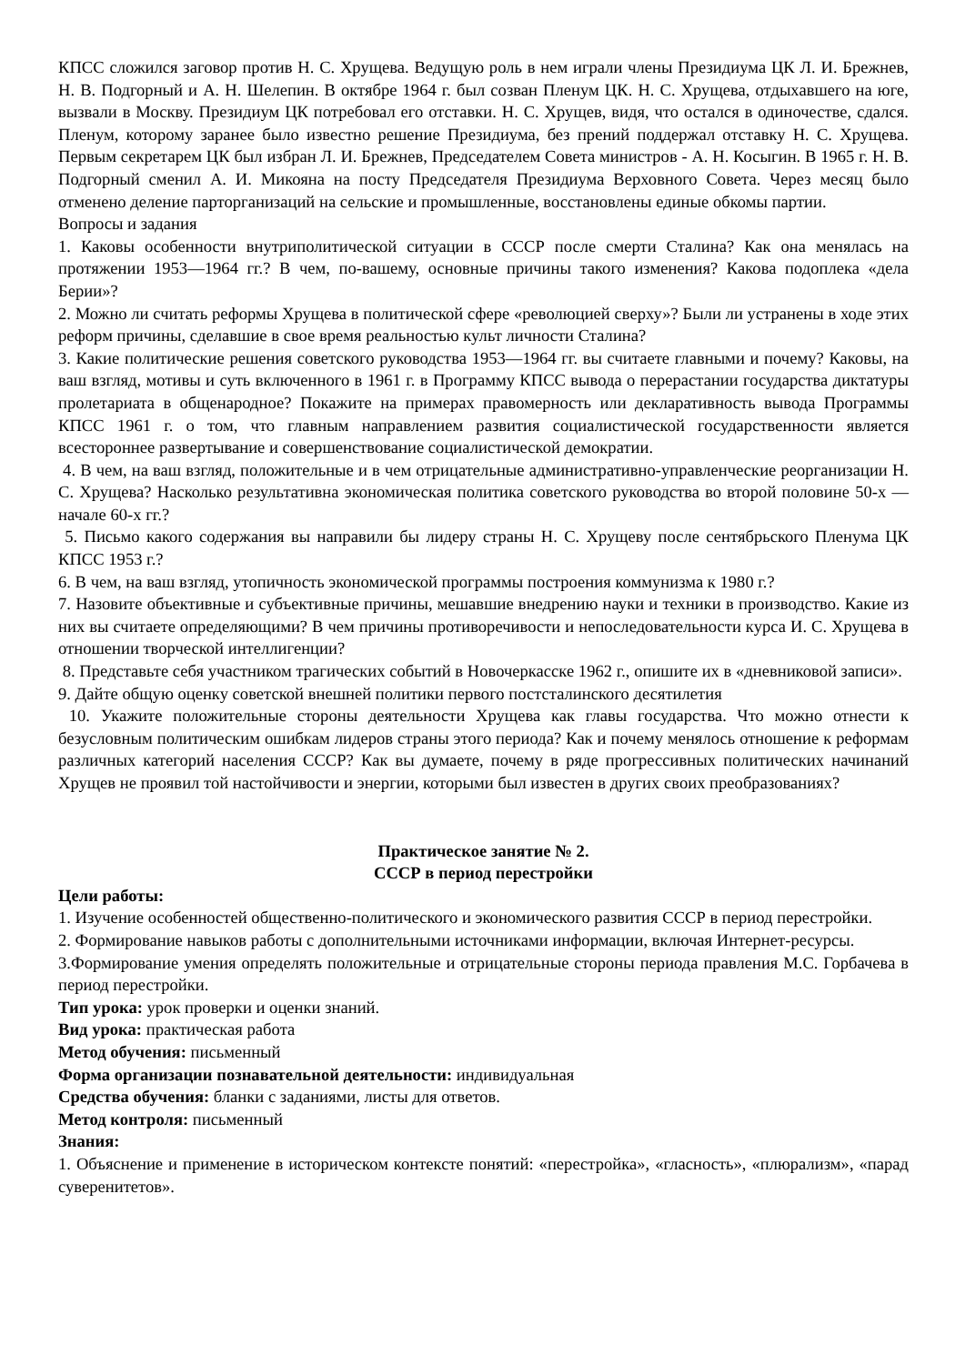КПСС сложился заговор против Н. С. Хрущева. Ведущую роль в нем играли члены Президиума ЦК Л. И. Брежнев, Н. В. Подгорный и А. Н. Шелепин. В октябре 1964 г. был созван Пленум ЦК. Н. С. Хрущева, отдыхавшего на юге, вызвали в Москву. Президиум ЦК потребовал его отставки. Н. С. Хрущев, видя, что остался в одиночестве, сдался. Пленум, которому заранее было известно решение Президиума, без прений поддержал отставку Н. С. Хрущева. Первым секретарем ЦК был избран Л. И. Брежнев, Председателем Совета министров - А. Н. Косыгин. В 1965 г. Н. В. Подгорный сменил А. И. Микояна на посту Председателя Президиума Верховного Совета. Через месяц было отменено деление парторганизаций на сельские и промышленные, восстановлены единые обкомы партии.
Вопросы и задания
1. Каковы особенности внутриполитической ситуации в СССР после смерти Сталина? Как она менялась на протяжении 1953—1964 гг.? В чем, по-вашему, основные причины такого изменения? Какова подоплека «дела Берии»?
2. Можно ли считать реформы Хрущева в политической сфере «революцией сверху»? Были ли устранены в ходе этих реформ причины, сделавшие в свое время реальностью культ личности Сталина?
3. Какие политические решения советского руководства 1953—1964 гг. вы считаете главными и почему? Каковы, на ваш взгляд, мотивы и суть включенного в 1961 г. в Программу КПСС вывода о перерастании государства диктатуры пролетариата в общенародное? Покажите на примерах правомерность или декларативность вывода Программы КПСС 1961 г. о том, что главным направлением развития социалистической государственности является всестороннее развертывание и совершенствование социалистической демократии.
4. В чем, на ваш взгляд, положительные и в чем отрицательные административно-управленческие реорганизации Н. С. Хрущева? Насколько результативна экономическая политика советского руководства во второй половине 50-х — начале 60-х гг.?
5. Письмо какого содержания вы направили бы лидеру страны Н. С. Хрущеву после сентябрьского Пленума ЦК КПСС 1953 г.?
6. В чем, на ваш взгляд, утопичность экономической программы построения коммунизма к 1980 г.?
7. Назовите объективные и субъективные причины, мешавшие внедрению науки и техники в производство. Какие из них вы считаете определяющими? В чем причины противоречивости и непоследовательности курса И. С. Хрущева в отношении творческой интеллигенции?
8. Представьте себя участником трагических событий в Новочеркасске 1962 г., опишите их в «дневниковой записи».
9. Дайте общую оценку советской внешней политики первого постсталинского десятилетия
10. Укажите положительные стороны деятельности Хрущева как главы государства. Что можно отнести к безусловным политическим ошибкам лидеров страны этого периода? Как и почему менялось отношение к реформам различных категорий населения СССР? Как вы думаете, почему в ряде прогрессивных политических начинаний Хрущев не проявил той настойчивости и энергии, которыми был известен в других своих преобразованиях?
Практическое занятие № 2.
СССР в период перестройки
Цели работы:
1. Изучение особенностей общественно-политического и экономического развития СССР в период перестройки.
2. Формирование навыков работы с дополнительными источниками информации, включая Интернет-ресурсы.
3.Формирование умения определять положительные и отрицательные стороны периода правления М.С. Горбачева в период перестройки.
Тип урока: урок проверки и оценки знаний.
Вид урока: практическая работа
Метод обучения: письменный
Форма организации познавательной деятельности: индивидуальная
Средства обучения: бланки с заданиями, листы для ответов.
Метод контроля: письменный
Знания:
1. Объяснение и применение в историческом контексте понятий: «перестройка», «гласность», «плюрализм», «парад суверенитетов».